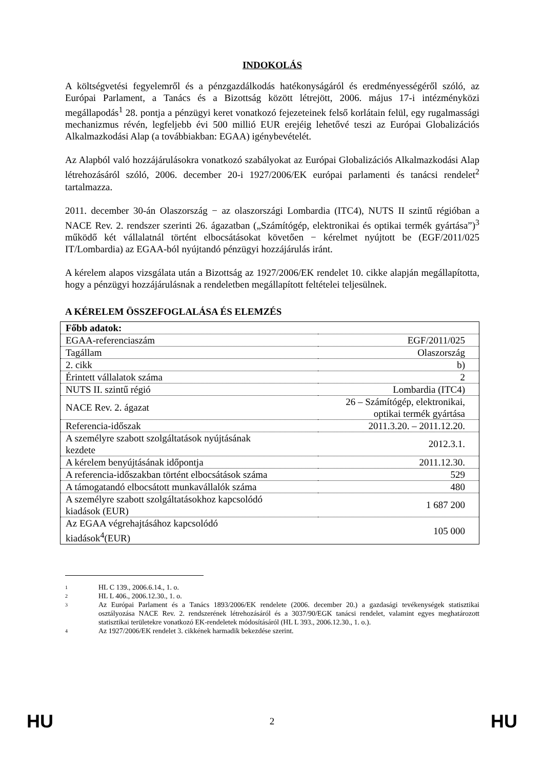INDOKOLÁS
A költségvetési fegyelemről és a pénzgazdálkodás hatékonyságáról és eredményességéről szóló, az Európai Parlament, a Tanács és a Bizottság között létrejött, 2006. május 17-i intézményközi megállapodás<sup>1</sup> 28. pontja a pénzügyi keret vonatkozó fejezeteinek felső korlátain felül, egy rugalmassági mechanizmus révén, legfeljebb évi 500 millió EUR erejéig lehetővé teszi az Európai Globalizációs Alkalmazkodási Alap (a továbbiakban: EGAA) igénybevételét.
Az Alapból való hozzájárulásokra vonatkozó szabályokat az Európai Globalizációs Alkalmazkodási Alap létrehozásáról szóló, 2006. december 20-i 1927/2006/EK európai parlamenti és tanácsi rendelet<sup>2</sup> tartalmazza.
2011. december 30-án Olaszország − az olaszországi Lombardia (ITC4), NUTS II szintű régióban a NACE Rev. 2. rendszer szerinti 26. ágazatban („Számítógép, elektronikai és optikai termék gyártása”)<sup>3</sup> működő két vállalatnál történt elbocsátásokat követően − kérelmet nyújtott be (EGF/2011/025 IT/Lombardia) az EGAA-ból nyújtandó pénzügyi hozzájárulás iránt.
A kérelem alapos vizsgálata után a Bizottság az 1927/2006/EK rendelet 10. cikke alapján megállapította, hogy a pénzügyi hozzájárulásnak a rendeletben megállapított feltételei teljesülnek.
A KÉRELEM ÖSSZEFOGLALÁSA ÉS ELEMZÉS
| Főbb adatok: | |
| EGAA-referenciaszám | EGF/2011/025 |
| Tagállam | Olaszország |
| 2. cikk | b) |
| Érintett vállalatok száma | 2 |
| NUTS II. szintű régió | Lombardia (ITC4) |
| NACE Rev. 2. ágazat | 26 – Számítógép, elektronikai, optikai termék gyártása |
| Referencia-időszak | 2011.3.20. – 2011.12.20. |
| A személyre szabott szolgáltatások nyújtásának kezdete | 2012.3.1. |
| A kérelem benyújtásának időpontja | 2011.12.30. |
| A referencia-időszakban történt elbocsátások száma | 529 |
| A támogatandó elbocsátott munkavállalók száma | 480 |
| A személyre szabott szolgáltatásokhoz kapcsolódó kiadások (EUR) | 1 687 200 |
| Az EGAA végrehajtásához kapcsolódó kiadások<sup>4</sup>(EUR) | 105 000 |
1 HL C 139., 2006.6.14., 1. o.
2 HL L 406., 2006.12.30., 1. o.
3 Az Európai Parlament és a Tanács 1893/2006/EK rendelete (2006. december 20.) a gazdasági tevékenységek statisztikai osztályozása NACE Rev. 2. rendszerének létrehozásáról és a 3037/90/EGK tanácsi rendelet, valamint egyes meghatározott statisztikai területekre vonatkozó EK-rendeletek módosításáról (HL L 393., 2006.12.30., 1. o.).
4 Az 1927/2006/EK rendelet 3. cikkének harmadik bekezdése szerint.
HU 2 HU